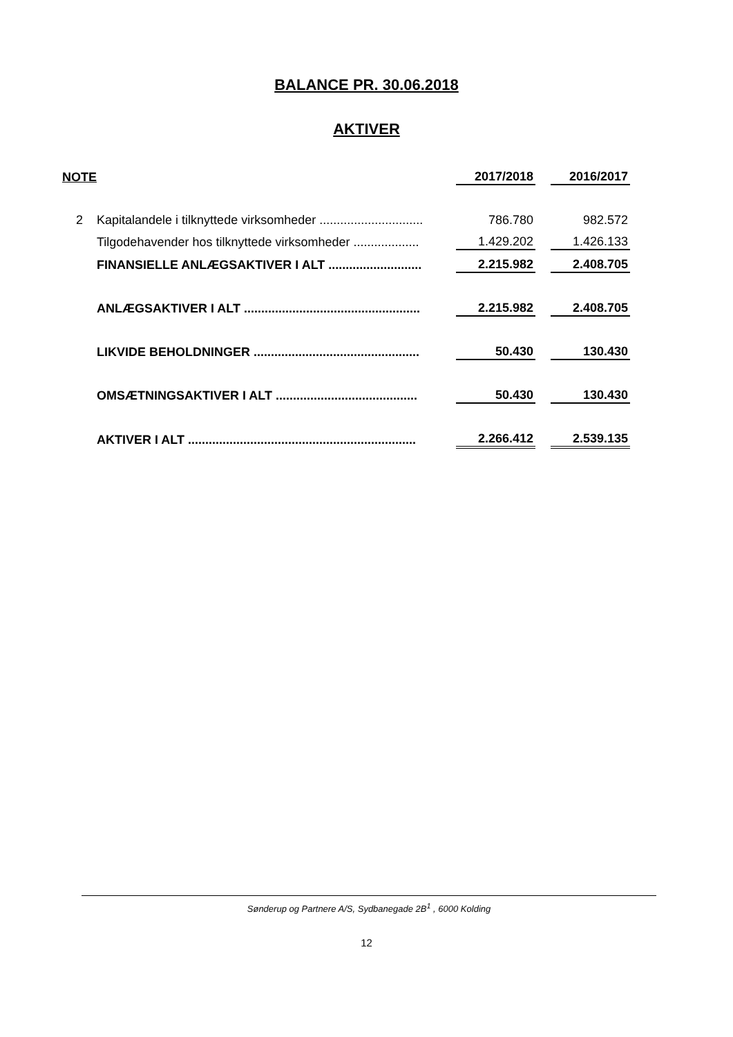BALANCE PR. 30.06.2018
AKTIVER
| NOTE | | 2017/2018 | | 2016/2017 |
| --- | --- | --- | --- | --- |
| 2 | Kapitalandele i tilknyttede virksomheder .............................. | 786.780 | | 982.572 |
| | Tilgodehavender hos tilknyttede virksomheder ................... | 1.429.202 | | 1.426.133 |
| | FINANSIELLE ANLÆGSAKTIVER I ALT ........................... | 2.215.982 | | 2.408.705 |
| | ANLÆGSAKTIVER I ALT ................................................... | 2.215.982 | | 2.408.705 |
| | LIKVIDE BEHOLDNINGER ................................................ | 50.430 | | 130.430 |
| | OMSÆTNINGSAKTIVER I ALT ......................................... | 50.430 | | 130.430 |
| | AKTIVER I ALT .................................................................. | 2.266.412 | | 2.539.135 |
Sønderup og Partnere A/S, Sydbanegade 2B<sup>1</sup> , 6000 Kolding
12